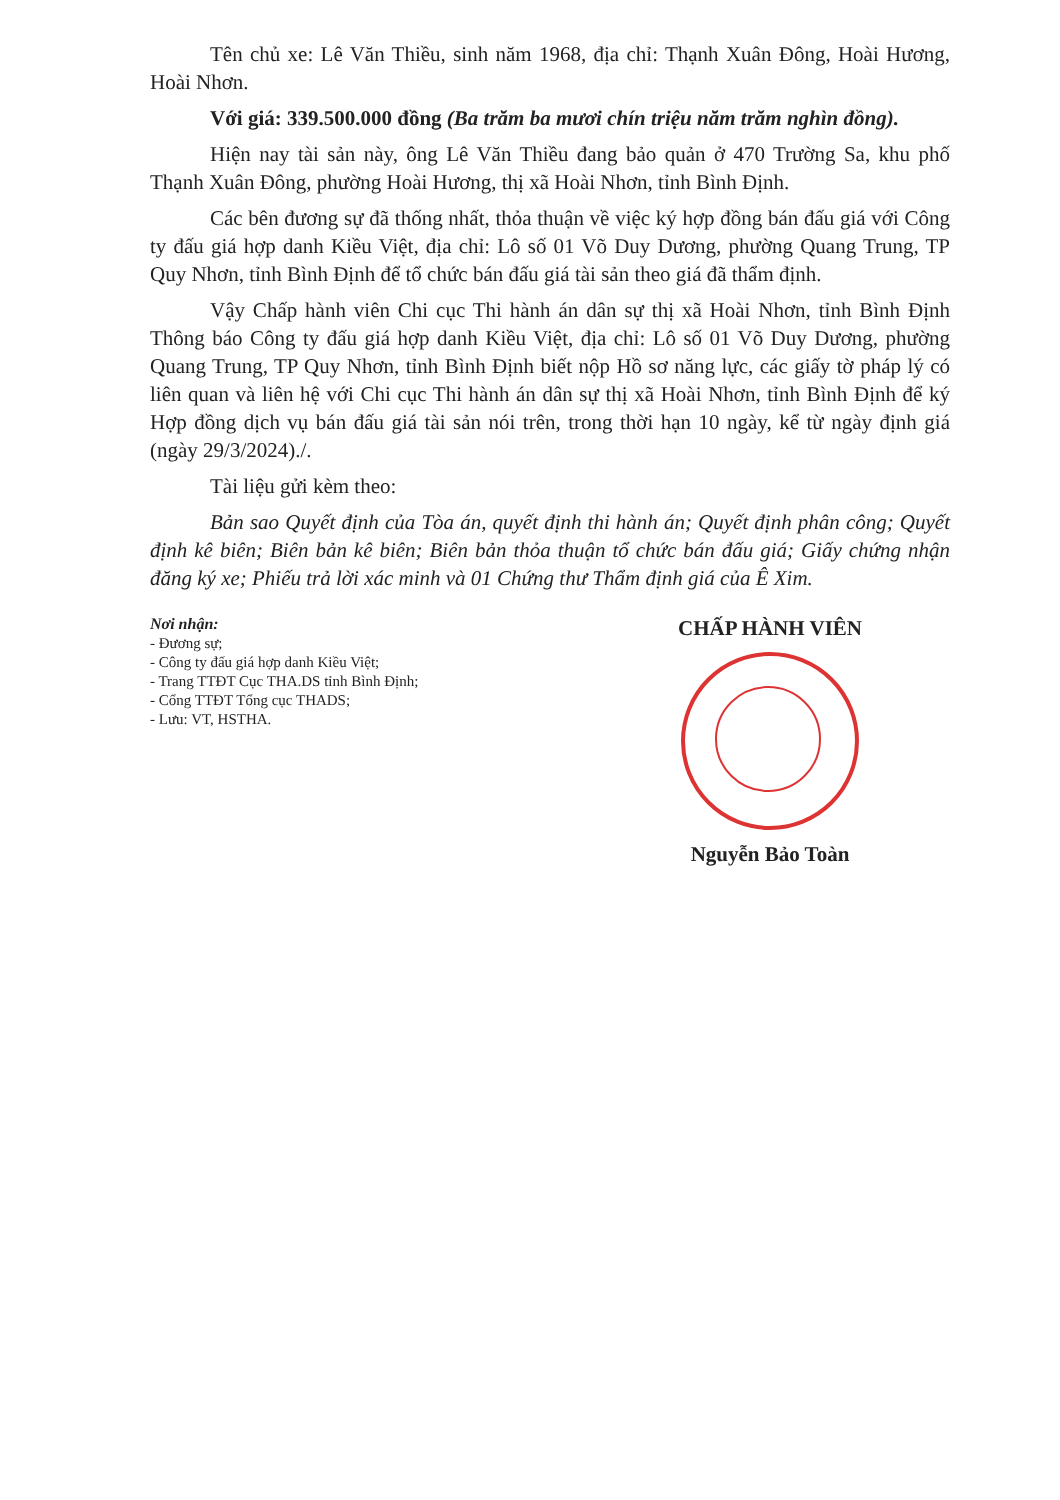Tên chủ xe: Lê Văn Thiều, sinh năm 1968, địa chỉ: Thạnh Xuân Đông, Hoài Hương, Hoài Nhơn.
Với giá: 339.500.000 đồng (Ba trăm ba mươi chín triệu năm trăm nghìn đồng).
Hiện nay tài sản này, ông Lê Văn Thiều đang bảo quản ở 470 Trường Sa, khu phố Thạnh Xuân Đông, phường Hoài Hương, thị xã Hoài Nhơn, tỉnh Bình Định.
Các bên đương sự đã thống nhất, thỏa thuận về việc ký hợp đồng bán đấu giá với Công ty đấu giá hợp danh Kiều Việt, địa chỉ: Lô số 01 Võ Duy Dương, phường Quang Trung, TP Quy Nhơn, tỉnh Bình Định để tổ chức bán đấu giá tài sản theo giá đã thẩm định.
Vậy Chấp hành viên Chi cục Thi hành án dân sự thị xã Hoài Nhơn, tỉnh Bình Định Thông báo Công ty đấu giá hợp danh Kiều Việt, địa chỉ: Lô số 01 Võ Duy Dương, phường Quang Trung, TP Quy Nhơn, tỉnh Bình Định biết nộp Hồ sơ năng lực, các giấy tờ pháp lý có liên quan và liên hệ với Chi cục Thi hành án dân sự thị xã Hoài Nhơn, tỉnh Bình Định để ký Hợp đồng dịch vụ bán đấu giá tài sản nói trên, trong thời hạn 10 ngày, kể từ ngày định giá (ngày 29/3/2024)./.
Tài liệu gửi kèm theo:
Bản sao Quyết định của Tòa án, quyết định thi hành án; Quyết định phân công; Quyết định kê biên; Biên bản kê biên; Biên bản thỏa thuận tổ chức bán đấu giá; Giấy chứng nhận đăng ký xe; Phiếu trả lời xác minh và 01 Chứng thư Thẩm định giá của Ê Xim.
Nơi nhận:
- Đương sự;
- Công ty đấu giá hợp danh Kiều Việt;
- Trang TTĐT Cục THA.DS tỉnh Bình Định;
- Cổng TTĐT Tổng cục THADS;
- Lưu: VT, HSTHA.
CHẤP HÀNH VIÊN
Nguyễn Bảo Toàn